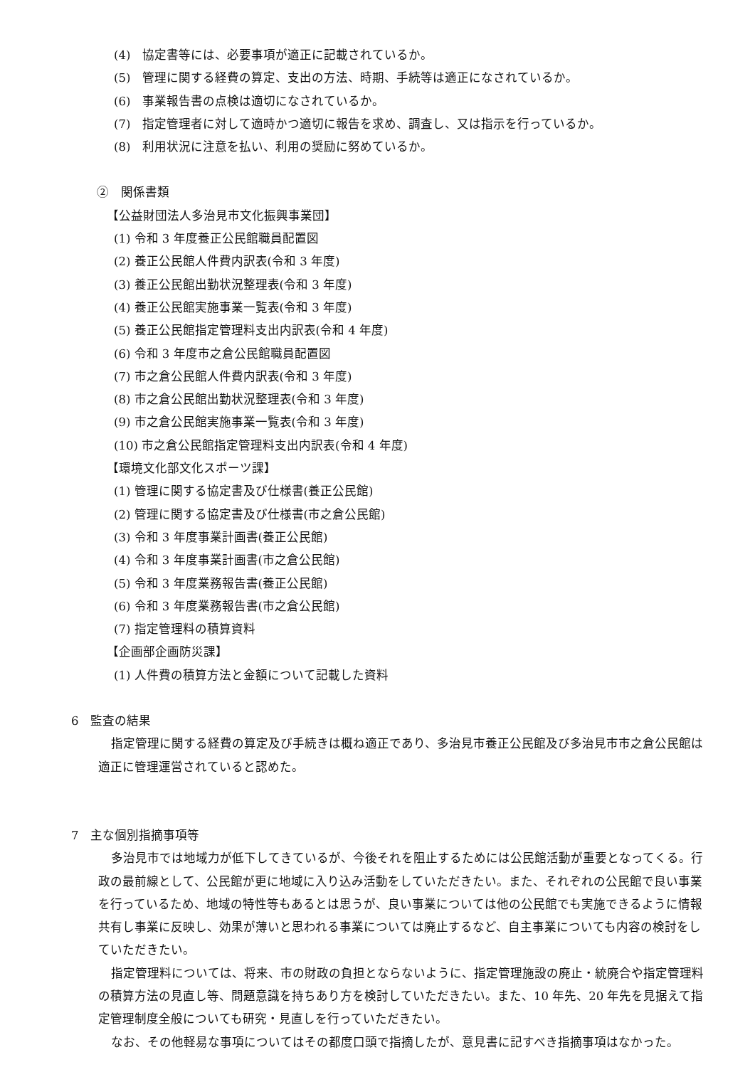(4)　協定書等には、必要事項が適正に記載されているか。
(5)　管理に関する経費の算定、支出の方法、時期、手続等は適正になされているか。
(6)　事業報告書の点検は適切になされているか。
(7)　指定管理者に対して適時かつ適切に報告を求め、調査し、又は指示を行っているか。
(8)　利用状況に注意を払い、利用の奨励に努めているか。
②　関係書類
【公益財団法人多治見市文化振興事業団】
(1) 令和 3 年度養正公民館職員配置図
(2) 養正公民館人件費内訳表(令和 3 年度)
(3) 養正公民館出勤状況整理表(令和 3 年度)
(4) 養正公民館実施事業一覧表(令和 3 年度)
(5) 養正公民館指定管理料支出内訳表(令和 4 年度)
(6) 令和 3 年度市之倉公民館職員配置図
(7) 市之倉公民館人件費内訳表(令和 3 年度)
(8) 市之倉公民館出勤状況整理表(令和 3 年度)
(9) 市之倉公民館実施事業一覧表(令和 3 年度)
(10) 市之倉公民館指定管理料支出内訳表(令和 4 年度)
【環境文化部文化スポーツ課】
(1) 管理に関する協定書及び仕様書(養正公民館)
(2) 管理に関する協定書及び仕様書(市之倉公民館)
(3) 令和 3 年度事業計画書(養正公民館)
(4) 令和 3 年度事業計画書(市之倉公民館)
(5) 令和 3 年度業務報告書(養正公民館)
(6) 令和 3 年度業務報告書(市之倉公民館)
(7) 指定管理料の積算資料
【企画部企画防災課】
(1) 人件費の積算方法と金額について記載した資料
6　監査の結果
指定管理に関する経費の算定及び手続きは概ね適正であり、多治見市養正公民館及び多治見市市之倉公民館は適正に管理運営されていると認めた。
7　主な個別指摘事項等
多治見市では地域力が低下してきているが、今後それを阻止するためには公民館活動が重要となってくる。行政の最前線として、公民館が更に地域に入り込み活動をしていただきたい。また、それぞれの公民館で良い事業を行っているため、地域の特性等もあるとは思うが、良い事業については他の公民館でも実施できるように情報共有し事業に反映し、効果が薄いと思われる事業については廃止するなど、自主事業についても内容の検討をしていただきたい。
指定管理料については、将来、市の財政の負担とならないように、指定管理施設の廃止・統廃合や指定管理料の積算方法の見直し等、問題意識を持ちあり方を検討していただきたい。また、10 年先、20 年先を見据えて指定管理制度全般についても研究・見直しを行っていただきたい。
なお、その他軽易な事項についてはその都度口頭で指摘したが、意見書に記すべき指摘事項はなかった。